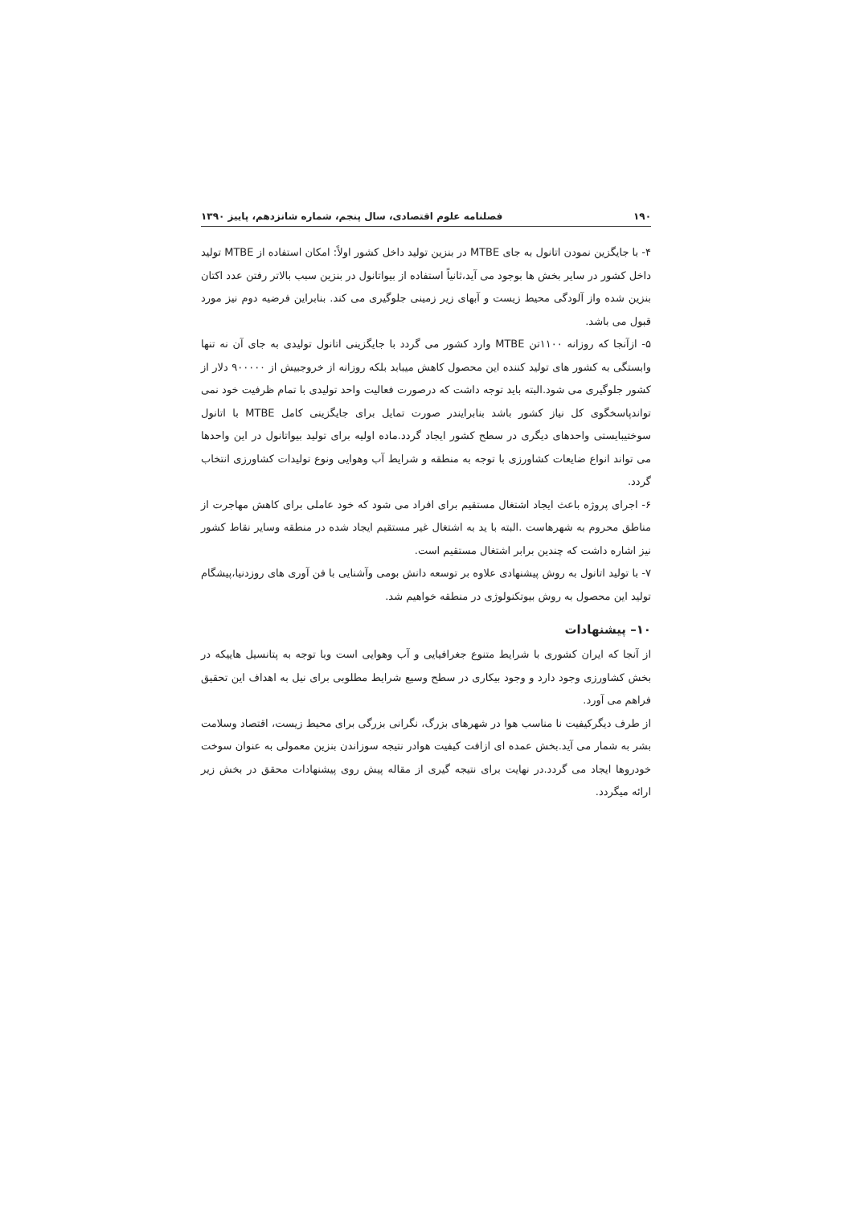۱۹۰ فصلنامه علوم اقتصادی، سال پنجم، شماره شانزدهم، پاییز ۱۳۹۰
۴- با جایگزین نمودن اتانول به جای MTBE در بنزین تولید داخل کشور اولاً: امکان استفاده از MTBE تولید داخل کشور در سایر بخش ها بوجود می آید،ثانیاً استفاده از بیواتانول در بنزین سبب بالاتر رفتن عدد اکتان بنزین شده واز آلودگی محیط زیست و آبهای زیر زمینی جلوگیری می کند. بنابراین فرضیه دوم نیز مورد قبول می باشد.
۵- ازآنجا که روزانه ۱۱۰۰تن MTBE وارد کشور می گردد با جایگزینی اتانول تولیدی به جای آن نه تنها وابستگی به کشور های تولید کننده این محصول کاهش میبابد بلکه روزانه از خروجبیش از ۹۰۰۰۰۰ دلار از کشور جلوگیری می شود.البته باید توجه داشت که درصورت فعالیت واحد تولیدی با تمام ظرفیت خود نمی تواندپاسخگوی کل نیاز کشور باشد بنابرایندر صورت تمایل برای جایگزینی کامل MTBE با اتانول سوختیبایستی واحدهای دیگری در سطح کشور ایجاد گردد.ماده اولیه برای تولید بیواتانول در این واحدها می تواند انواع ضایعات کشاورزی با توجه به منطقه و شرایط آب وهوایی ونوع تولیدات کشاورزی انتخاب گردد.
۶- اجرای پروژه باعث ایجاد اشتغال مستقیم برای افراد می شود که خود عاملی برای کاهش مهاجرت از مناطق محروم به شهرهاست .البته با ید به اشتغال غیر مستقیم ایجاد شده در منطقه وسایر نقاط کشور نیز اشاره داشت که چندین برابر اشتغال مستقیم است.
۷- با تولید اتانول به روش پیشنهادی علاوه بر توسعه دانش بومی وآشنایی با فن آوری های روزدنیا،پیشگام تولید این محصول به روش بیوتکنولوژی در منطقه خواهیم شد.
۱۰– پیشنهادات
از آنجا که ایران کشوری با شرایط متنوع جغرافیایی و آب وهوایی است وبا توجه به پتانسیل هاییکه در بخش کشاورزی وجود دارد و وجود بیکاری در سطح وسیع شرایط مطلوبی برای نیل به اهداف این تحقیق فراهم می آورد.
از طرف دیگرکیفیت نا مناسب هوا در شهرهای بزرگ، نگرانی بزرگی برای محیط زیست، اقتصاد وسلامت بشر به شمار می آید.بخش عمده ای ازافت کیفیت هوادر نتیجه سوزاندن بنزین معمولی به عنوان سوخت خودروها ایجاد می گردد.در نهایت برای نتیجه گیری از مقاله پیش روی پیشنهادات محقق در بخش زیر ارائه میگردد.